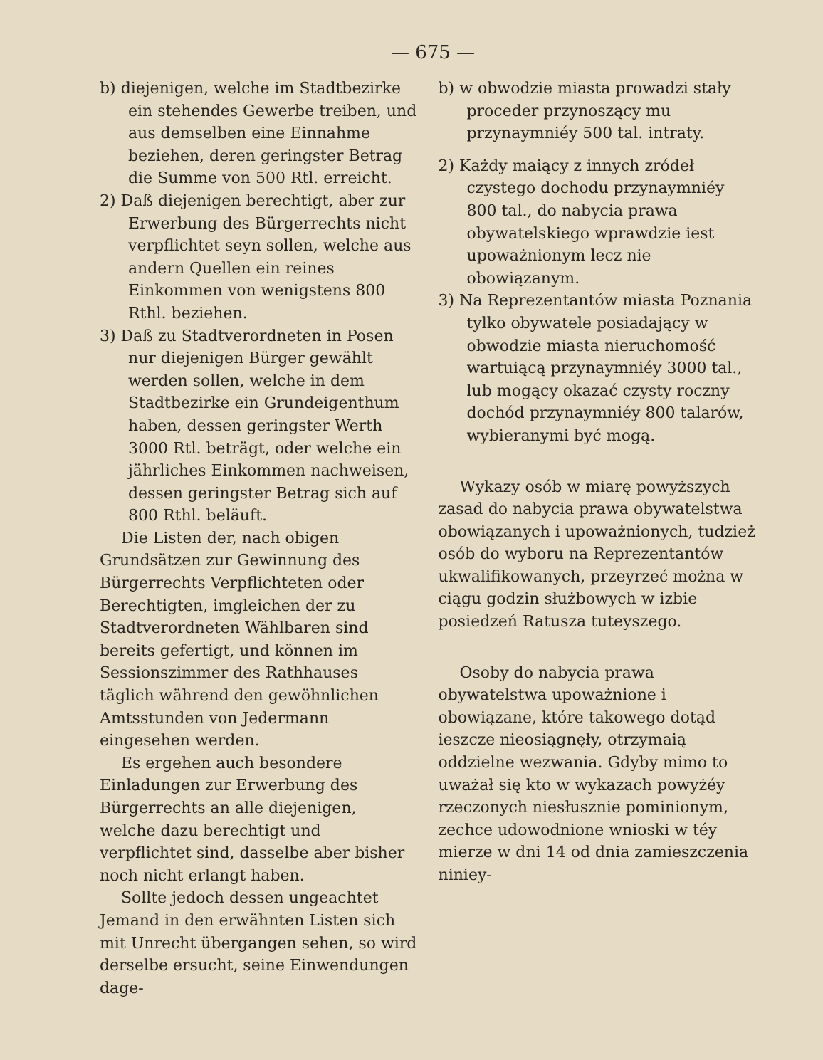— 675 —
b) diejenigen, welche im Stadtbezirke ein stehendes Gewerbe treiben, und aus demselben eine Einnahme beziehen, deren geringster Betrag die Summe von 500 Rtl. erreicht.
2) Daß diejenigen berechtigt, aber zur Erwerbung des Bürgerrechts nicht verpflichtet seyn sollen, welche aus andern Quellen ein reines Einkommen von wenigstens 800 Rthl. beziehen.
3) Daß zu Stadtverordneten in Posen nur diejenigen Bürger gewählt werden sollen, welche in dem Stadtbezirke ein Grundeigenthum haben, dessen geringster Werth 3000 Rtl. beträgt, oder welche ein jährliches Einkommen nachweisen, dessen geringster Betrag sich auf 800 Rthl. beläuft.
Die Listen der, nach obigen Grundsätzen zur Gewinnung des Bürgerrechts Verpflichteten oder Berechtigten, imgleichen der zu Stadtverordneten Wählbaren sind bereits gefertigt, und können im Sessionszimmer des Rathhauses täglich während den gewöhnlichen Amtsstunden von Jedermann eingesehen werden.
Es ergehen auch besondere Einladungen zur Erwerbung des Bürgerrechts an alle diejenigen, welche dazu berechtigt und verpflichtet sind, dasselbe aber bisher noch nicht erlangt haben.
Sollte jedoch dessen ungeachtet Jemand in den erwähnten Listen sich mit Unrecht übergangen sehen, so wird derselbe ersucht, seine Einwendungen dage-
b) w obwodzie miasta prowadzi stały proceder przynoszący mu przynaymniéy 500 tal. intraty.
2) Każdy maiący z innych zródeł czystego dochodu przynaymniéy 800 tal., do nabycia prawa obywatelskiego wprawdzie iest upoważnionym lecz nie obowiązanym.
3) Na Reprezentantów miasta Poznania tylko obywatele posiadający w obwodzie miasta nieruchomość wartuiącą przynaymniéy 3000 tal., lub mogący okazać czysty roczny dochód przynaymniéy 800 talarów, wybieranymi być mogą.
Wykazy osób w miarę powyższych zasad do nabycia prawa obywatelstwa obowiązanych i upoważnionych, tudzież osób do wyboru na Reprezentantów ukwalifikowanych, przeyrzeć można w ciągu godzin służbowych w izbie posiedzeń Ratusza tuteyszego.
Osoby do nabycia prawa obywatelstwa upoważnione i obowiązane, które takowego dotąd ieszcze nieosiągnęły, otrzymaią oddzielne wezwania. Gdyby mimo to uważał się kto w wykazach powyżéy rzeczonych niesłusznie pominionym, zechce udowodnione wnioski w téy mierze w dni 14 od dnia zamieszczenia niniey-